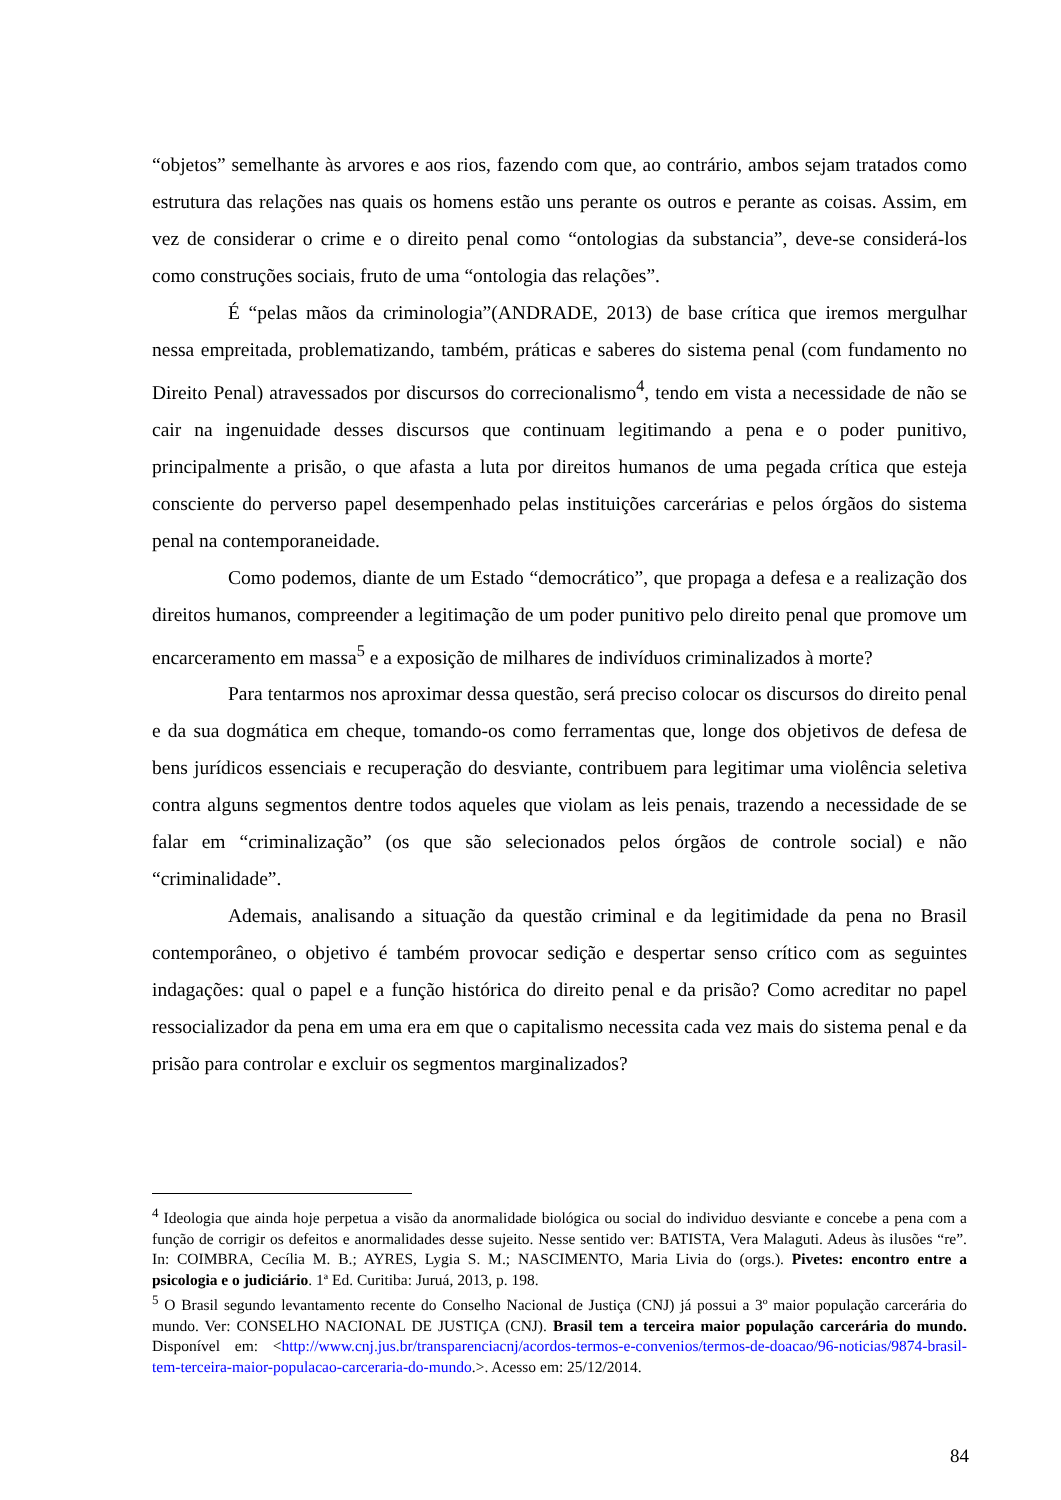“objetos” semelhante às arvores e aos rios, fazendo com que, ao contrário, ambos sejam tratados como estrutura das relações nas quais os homens estão uns perante os outros e perante as coisas. Assim, em vez de considerar o crime e o direito penal como “ontologias da substancia”, deve-se considerá-los como construções sociais, fruto de uma “ontologia das relações”.
É “pelas mãos da criminologia”(ANDRADE, 2013) de base crítica que iremos mergulhar nessa empreitada, problematizando, também, práticas e saberes do sistema penal (com fundamento no Direito Penal) atravessados por discursos do correcionalismo<sup>4</sup>, tendo em vista a necessidade de não se cair na ingenuidade desses discursos que continuam legitimando a pena e o poder punitivo, principalmente a prisão, o que afasta a luta por direitos humanos de uma pegada crítica que esteja consciente do perverso papel desempenhado pelas instituições carcerárias e pelos órgãos do sistema penal na contemporaneidade.
Como podemos, diante de um Estado “democrático”, que propaga a defesa e a realização dos direitos humanos, compreender a legitimação de um poder punitivo pelo direito penal que promove um encarceramento em massa<sup>5</sup> e a exposição de milhares de indivíduos criminalizados à morte?
Para tentarmos nos aproximar dessa questão, será preciso colocar os discursos do direito penal e da sua dogmática em cheque, tomando-os como ferramentas que, longe dos objetivos de defesa de bens jurídicos essenciais e recuperação do desviante, contribuem para legitimar uma violência seletiva contra alguns segmentos dentre todos aqueles que violam as leis penais, trazendo a necessidade de se falar em “criminalização” (os que são selecionados pelos órgãos de controle social) e não “criminalidade”.
Ademais, analisando a situação da questão criminal e da legitimidade da pena no Brasil contemporâneo, o objetivo é também provocar sedição e despertar senso crítico com as seguintes indagações: qual o papel e a função histórica do direito penal e da prisão? Como acreditar no papel ressocializador da pena em uma era em que o capitalismo necessita cada vez mais do sistema penal e da prisão para controlar e excluir os segmentos marginalizados?
<sup>4</sup> Ideologia que ainda hoje perpetua a visão da anormalidade biológica ou social do individuo desviante e concebe a pena com a função de corrigir os defeitos e anormalidades desse sujeito. Nesse sentido ver: BATISTA, Vera Malaguti. Adeus às ilusões “re”. In: COIMBRA, Cecília M. B.; AYRES, Lygia S. M.; NASCIMENTO, Maria Livia do (orgs.). Pivetes: encontro entre a psicologia e o judiciário. 1ª Ed. Curitiba: Juruá, 2013, p. 198.
<sup>5</sup> O Brasil segundo levantamento recente do Conselho Nacional de Justiça (CNJ) já possui a 3º maior população carcerária do mundo. Ver: CONSELHO NACIONAL DE JUSTIÇA (CNJ). Brasil tem a terceira maior população carcerária do mundo. Disponível em: <http://www.cnj.jus.br/transparenciacnj/acordos-termos-e-convenios/termos-de-doacao/96-noticias/9874-brasil-tem-terceira-maior-populacao-carceraria-do-mundo.>. Acesso em: 25/12/2014.
84